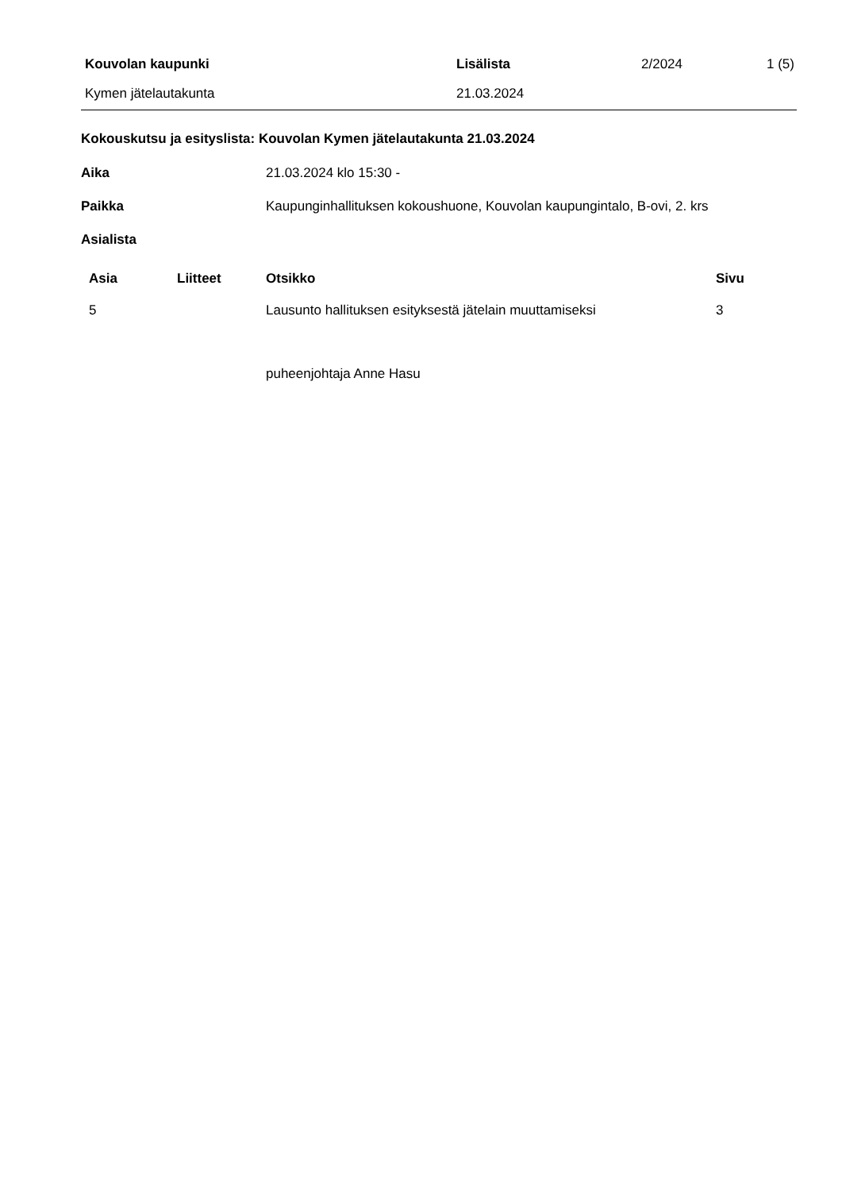| Kouvolan kaupunki | Lisälista | 2/2024 | 1 (5) |
| Kymen jätelautakunta | 21.03.2024 | | |
Kokouskutsu ja esityslista: Kouvolan Kymen jätelautakunta 21.03.2024
Aika 21.03.2024 klo 15:30 -
Paikka Kaupunginhallituksen kokoushuone, Kouvolan kaupungintalo, B-ovi, 2. krs
Asialista
| Asia | Liitteet | Otsikko | Sivu |
| --- | --- | --- | --- |
| 5 | | Lausunto hallituksen esityksestä jätelain muuttamiseksi | 3 |
puheenjohtaja Anne Hasu